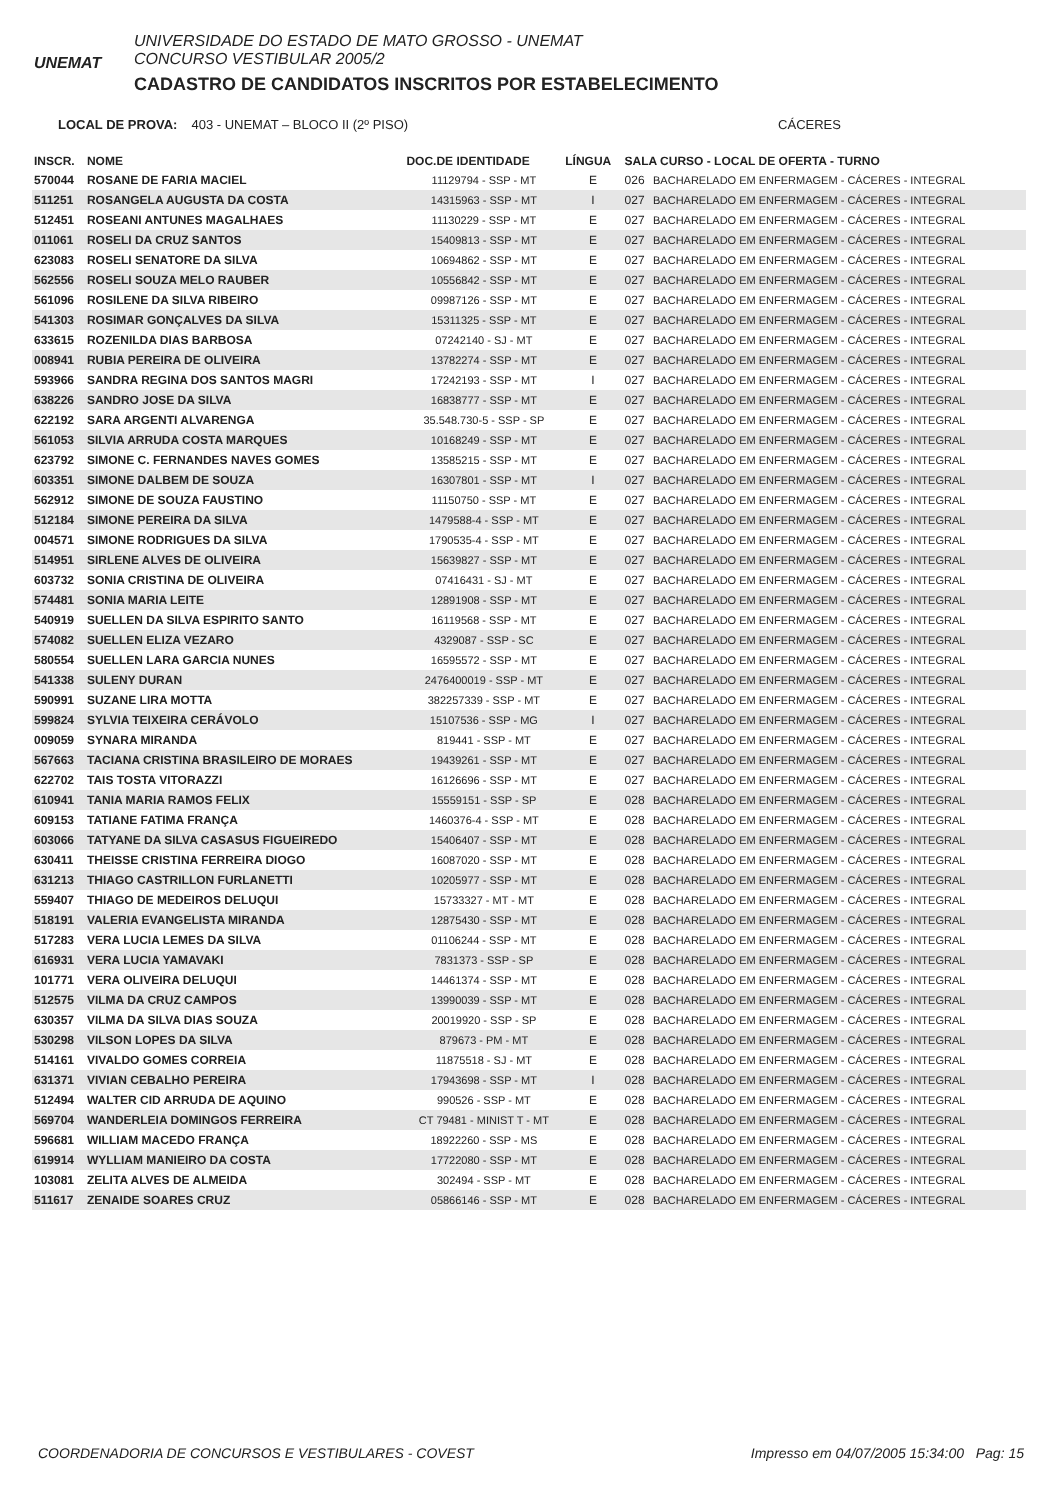UNEMAT
UNIVERSIDADE DO ESTADO DE MATO GROSSO - UNEMAT
CONCURSO VESTIBULAR 2005/2
CADASTRO DE CANDIDATOS INSCRITOS POR ESTABELECIMENTO
LOCAL DE PROVA: 403 - UNEMAT – BLOCO II (2º PISO) CÁCERES
| INSCR. | NOME | DOC.DE IDENTIDADE | LÍNGUA | SALA CURSO - LOCAL DE OFERTA - TURNO | |
| --- | --- | --- | --- | --- | --- |
| 570044 | ROSANE DE FARIA MACIEL | 11129794 - SSP - MT | E | 026 | BACHARELADO EM ENFERMAGEM - CÁCERES - INTEGRAL |
| 511251 | ROSANGELA AUGUSTA DA COSTA | 14315963 - SSP - MT | I | 027 | BACHARELADO EM ENFERMAGEM - CÁCERES - INTEGRAL |
| 512451 | ROSEANI ANTUNES MAGALHAES | 11130229 - SSP - MT | E | 027 | BACHARELADO EM ENFERMAGEM - CÁCERES - INTEGRAL |
| 011061 | ROSELI DA CRUZ SANTOS | 15409813 - SSP - MT | E | 027 | BACHARELADO EM ENFERMAGEM - CÁCERES - INTEGRAL |
| 623083 | ROSELI SENATORE DA SILVA | 10694862 - SSP - MT | E | 027 | BACHARELADO EM ENFERMAGEM - CÁCERES - INTEGRAL |
| 562556 | ROSELI SOUZA MELO RAUBER | 10556842 - SSP - MT | E | 027 | BACHARELADO EM ENFERMAGEM - CÁCERES - INTEGRAL |
| 561096 | ROSILENE DA SILVA RIBEIRO | 09987126 - SSP - MT | E | 027 | BACHARELADO EM ENFERMAGEM - CÁCERES - INTEGRAL |
| 541303 | ROSIMAR GONÇALVES DA SILVA | 15311325 - SSP - MT | E | 027 | BACHARELADO EM ENFERMAGEM - CÁCERES - INTEGRAL |
| 633615 | ROZENILDA DIAS BARBOSA | 07242140 - SJ - MT | E | 027 | BACHARELADO EM ENFERMAGEM - CÁCERES - INTEGRAL |
| 008941 | RUBIA PEREIRA DE OLIVEIRA | 13782274 - SSP - MT | E | 027 | BACHARELADO EM ENFERMAGEM - CÁCERES - INTEGRAL |
| 593966 | SANDRA REGINA DOS SANTOS MAGRI | 17242193 - SSP - MT | I | 027 | BACHARELADO EM ENFERMAGEM - CÁCERES - INTEGRAL |
| 638226 | SANDRO JOSE DA SILVA | 16838777 - SSP - MT | E | 027 | BACHARELADO EM ENFERMAGEM - CÁCERES - INTEGRAL |
| 622192 | SARA ARGENTI ALVARENGA | 35.548.730-5 - SSP - SP | E | 027 | BACHARELADO EM ENFERMAGEM - CÁCERES - INTEGRAL |
| 561053 | SILVIA ARRUDA COSTA MARQUES | 10168249 - SSP - MT | E | 027 | BACHARELADO EM ENFERMAGEM - CÁCERES - INTEGRAL |
| 623792 | SIMONE C. FERNANDES NAVES GOMES | 13585215 - SSP - MT | E | 027 | BACHARELADO EM ENFERMAGEM - CÁCERES - INTEGRAL |
| 603351 | SIMONE DALBEM DE SOUZA | 16307801 - SSP - MT | I | 027 | BACHARELADO EM ENFERMAGEM - CÁCERES - INTEGRAL |
| 562912 | SIMONE DE SOUZA FAUSTINO | 11150750 - SSP - MT | E | 027 | BACHARELADO EM ENFERMAGEM - CÁCERES - INTEGRAL |
| 512184 | SIMONE PEREIRA DA SILVA | 1479588-4 - SSP - MT | E | 027 | BACHARELADO EM ENFERMAGEM - CÁCERES - INTEGRAL |
| 004571 | SIMONE RODRIGUES DA SILVA | 1790535-4 - SSP - MT | E | 027 | BACHARELADO EM ENFERMAGEM - CÁCERES - INTEGRAL |
| 514951 | SIRLENE ALVES DE OLIVEIRA | 15639827 - SSP - MT | E | 027 | BACHARELADO EM ENFERMAGEM - CÁCERES - INTEGRAL |
| 603732 | SONIA CRISTINA DE OLIVEIRA | 07416431 - SJ - MT | E | 027 | BACHARELADO EM ENFERMAGEM - CÁCERES - INTEGRAL |
| 574481 | SONIA MARIA LEITE | 12891908 - SSP - MT | E | 027 | BACHARELADO EM ENFERMAGEM - CÁCERES - INTEGRAL |
| 540919 | SUELLEN DA SILVA ESPIRITO SANTO | 16119568 - SSP - MT | E | 027 | BACHARELADO EM ENFERMAGEM - CÁCERES - INTEGRAL |
| 574082 | SUELLEN ELIZA VEZARO | 4329087 - SSP - SC | E | 027 | BACHARELADO EM ENFERMAGEM - CÁCERES - INTEGRAL |
| 580554 | SUELLEN LARA GARCIA NUNES | 16595572 - SSP - MT | E | 027 | BACHARELADO EM ENFERMAGEM - CÁCERES - INTEGRAL |
| 541338 | SULENY DURAN | 2476400019 - SSP - MT | E | 027 | BACHARELADO EM ENFERMAGEM - CÁCERES - INTEGRAL |
| 590991 | SUZANE LIRA MOTTA | 382257339 - SSP - MT | E | 027 | BACHARELADO EM ENFERMAGEM - CÁCERES - INTEGRAL |
| 599824 | SYLVIA TEIXEIRA CERÁVOLO | 15107536 - SSP - MG | I | 027 | BACHARELADO EM ENFERMAGEM - CÁCERES - INTEGRAL |
| 009059 | SYNARA MIRANDA | 819441 - SSP - MT | E | 027 | BACHARELADO EM ENFERMAGEM - CÁCERES - INTEGRAL |
| 567663 | TACIANA CRISTINA BRASILEIRO DE MORAES | 19439261 - SSP - MT | E | 027 | BACHARELADO EM ENFERMAGEM - CÁCERES - INTEGRAL |
| 622702 | TAIS TOSTA VITORAZZI | 16126696 - SSP - MT | E | 027 | BACHARELADO EM ENFERMAGEM - CÁCERES - INTEGRAL |
| 610941 | TANIA MARIA RAMOS FELIX | 15559151 - SSP - SP | E | 028 | BACHARELADO EM ENFERMAGEM - CÁCERES - INTEGRAL |
| 609153 | TATIANE FATIMA FRANÇA | 1460376-4 - SSP - MT | E | 028 | BACHARELADO EM ENFERMAGEM - CÁCERES - INTEGRAL |
| 603066 | TATYANE DA SILVA CASASUS FIGUEIREDO | 15406407 - SSP - MT | E | 028 | BACHARELADO EM ENFERMAGEM - CÁCERES - INTEGRAL |
| 630411 | THEISSE CRISTINA FERREIRA DIOGO | 16087020 - SSP - MT | E | 028 | BACHARELADO EM ENFERMAGEM - CÁCERES - INTEGRAL |
| 631213 | THIAGO CASTRILLON FURLANETTI | 10205977 - SSP - MT | E | 028 | BACHARELADO EM ENFERMAGEM - CÁCERES - INTEGRAL |
| 559407 | THIAGO DE MEDEIROS DELUQUI | 15733327 - MT - MT | E | 028 | BACHARELADO EM ENFERMAGEM - CÁCERES - INTEGRAL |
| 518191 | VALERIA EVANGELISTA MIRANDA | 12875430 - SSP - MT | E | 028 | BACHARELADO EM ENFERMAGEM - CÁCERES - INTEGRAL |
| 517283 | VERA LUCIA LEMES DA SILVA | 01106244 - SSP - MT | E | 028 | BACHARELADO EM ENFERMAGEM - CÁCERES - INTEGRAL |
| 616931 | VERA LUCIA YAMAVAKI | 7831373 - SSP - SP | E | 028 | BACHARELADO EM ENFERMAGEM - CÁCERES - INTEGRAL |
| 101771 | VERA OLIVEIRA DELUQUI | 14461374 - SSP - MT | E | 028 | BACHARELADO EM ENFERMAGEM - CÁCERES - INTEGRAL |
| 512575 | VILMA DA CRUZ CAMPOS | 13990039 - SSP - MT | E | 028 | BACHARELADO EM ENFERMAGEM - CÁCERES - INTEGRAL |
| 630357 | VILMA DA SILVA DIAS SOUZA | 20019920 - SSP - SP | E | 028 | BACHARELADO EM ENFERMAGEM - CÁCERES - INTEGRAL |
| 530298 | VILSON LOPES DA SILVA | 879673 - PM - MT | E | 028 | BACHARELADO EM ENFERMAGEM - CÁCERES - INTEGRAL |
| 514161 | VIVALDO GOMES CORREIA | 11875518 - SJ - MT | E | 028 | BACHARELADO EM ENFERMAGEM - CÁCERES - INTEGRAL |
| 631371 | VIVIAN CEBALHO PEREIRA | 17943698 - SSP - MT | I | 028 | BACHARELADO EM ENFERMAGEM - CÁCERES - INTEGRAL |
| 512494 | WALTER CID ARRUDA DE AQUINO | 990526 - SSP - MT | E | 028 | BACHARELADO EM ENFERMAGEM - CÁCERES - INTEGRAL |
| 569704 | WANDERLEIA DOMINGOS FERREIRA | CT 79481 - MINIST T - MT | E | 028 | BACHARELADO EM ENFERMAGEM - CÁCERES - INTEGRAL |
| 596681 | WILLIAM MACEDO FRANÇA | 18922260 - SSP - MS | E | 028 | BACHARELADO EM ENFERMAGEM - CÁCERES - INTEGRAL |
| 619914 | WYLLIAM MANIEIRO DA COSTA | 17722080 - SSP - MT | E | 028 | BACHARELADO EM ENFERMAGEM - CÁCERES - INTEGRAL |
| 103081 | ZELITA ALVES DE ALMEIDA | 302494 - SSP - MT | E | 028 | BACHARELADO EM ENFERMAGEM - CÁCERES - INTEGRAL |
| 511617 | ZENAIDE SOARES CRUZ | 05866146 - SSP - MT | E | 028 | BACHARELADO EM ENFERMAGEM - CÁCERES - INTEGRAL |
COORDENADORIA DE CONCURSOS E VESTIBULARES - COVEST Impresso em 04/07/2005 15:34:00 Pag: 15